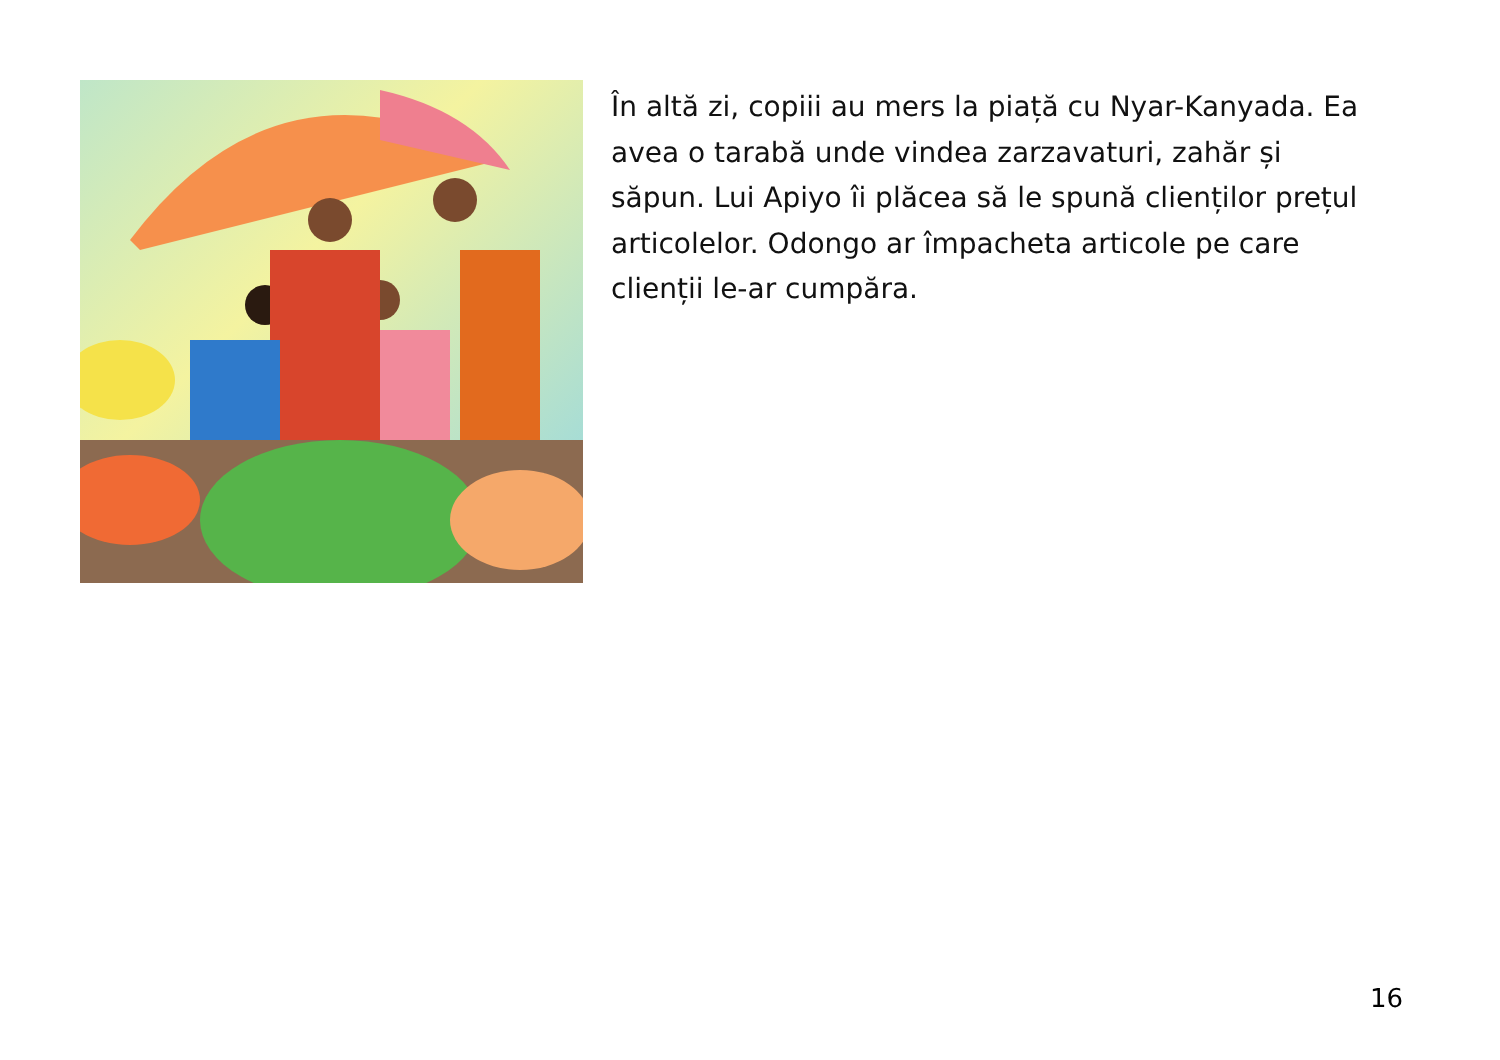În altă zi, copiii au mers la piață cu Nyar-Kanyada. Ea avea o tarabă unde vindea zarzavaturi, zahăr și săpun. Lui Apiyo îi plăcea să le spună clienților prețul articolelor. Odongo ar împacheta articole pe care clienții le-ar cumpăra.
16